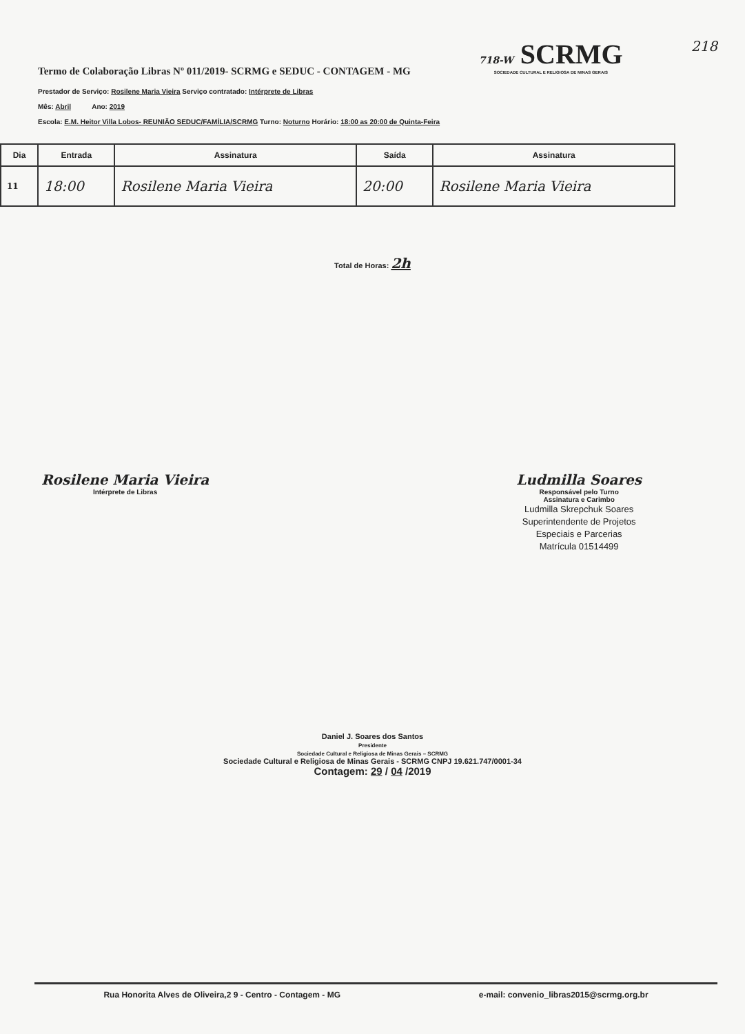Termo de Colaboração Libras Nº 011/2019- SCRMG e SEDUC - CONTAGEM - MG
718-W SCRMG
SOCIEDADE CULTURAL E RELIGIOSA DE MINAS GERAIS
218
Prestador de Serviço: Rosilene Maria Vieira Serviço contratado: Intérprete de Libras
Mês: Abril Ano: 2019
Escola: E.M. Heitor Villa Lobos- REUNIÃO SEDUC/FAMÍLIA/SCRMG Turno: Noturno Horário: 18:00 as 20:00 de Quinta-Feira
| Dia | Entrada | Assinatura | Saída | Assinatura |
| --- | --- | --- | --- | --- |
| 11 | 18:00 | Rosilene Maria Vieira | 20:00 | Rosilene Maria Vieira |
Total de Horas: 2h
Rosilene Maria Vieira
Intérprete de Libras
Ludmilla Soares
Responsável pelo Turno
Assinatura e Carimbo
Ludmilla Skrepchuk Soares
Superintendente de Projetos
Especiais e Parcerias
Matrícula 01514499
Daniel J. Soares dos Santos
Presidente
Sociedade Cultural e Religiosa de Minas Gerais – SCRMG
Sociedade Cultural e Religiosa de Minas Gerais - SCRMG CNPJ 19.621.747/0001-34
Contagem: 29 / 04 /2019
Rua Honorita Alves de Oliveira,2 9 - Centro - Contagem - MG e-mail: convenio_libras2015@scrmg.org.br